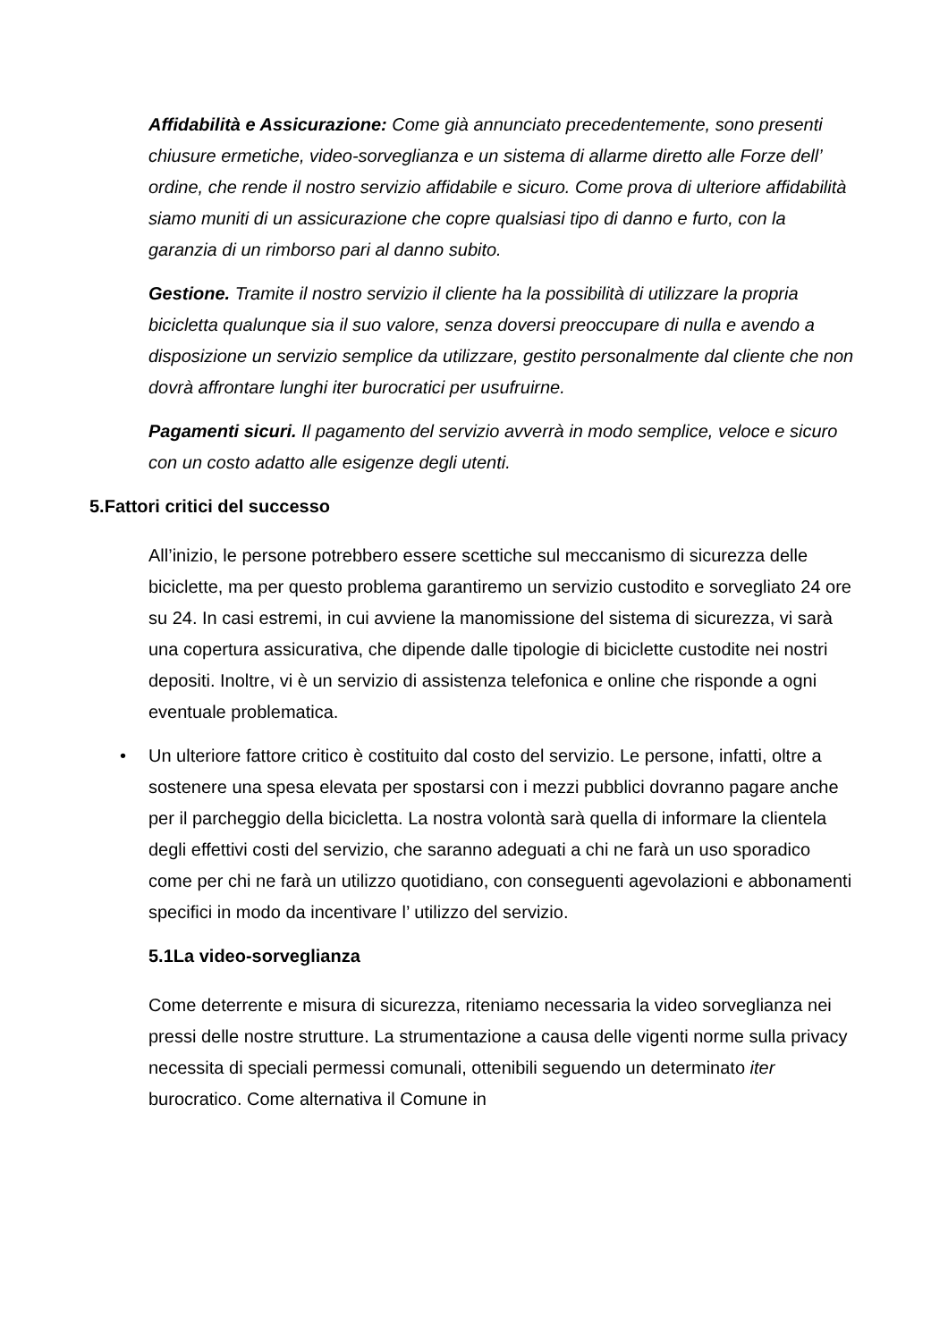Affidabilità e Assicurazione: Come già annunciato precedentemente, sono presenti chiusure ermetiche, video-sorveglianza e un sistema di allarme diretto alle Forze dell’ ordine, che rende il nostro servizio affidabile e sicuro. Come prova di ulteriore affidabilità siamo muniti di un assicurazione che copre qualsiasi tipo di danno e furto, con la garanzia di un rimborso pari al danno subito.
Gestione. Tramite il nostro servizio il cliente ha la possibilità di utilizzare la propria bicicletta qualunque sia il suo valore, senza doversi preoccupare di nulla e avendo a disposizione un servizio semplice da utilizzare, gestito personalmente dal cliente che non dovrà affrontare lunghi iter burocratici per usufruirne.
Pagamenti sicuri. Il pagamento del servizio avverrà in modo semplice, veloce e sicuro con un costo adatto alle esigenze degli utenti.
5.Fattori critici del successo
All’inizio, le persone potrebbero essere scettiche sul meccanismo di sicurezza delle biciclette, ma per questo problema garantiremo un servizio custodito e sorvegliato 24 ore su 24. In casi estremi, in cui avviene la manomissione del sistema di sicurezza, vi sarà una copertura assicurativa, che dipende dalle tipologie di biciclette custodite nei nostri depositi. Inoltre, vi è un servizio di assistenza telefonica e online che risponde a ogni eventuale problematica.
• Un ulteriore fattore critico è costituito dal costo del servizio. Le persone, infatti, oltre a sostenere una spesa elevata per spostarsi con i mezzi pubblici dovranno pagare anche per il parcheggio della bicicletta. La nostra volontà sarà quella di informare la clientela degli effettivi costi del servizio, che saranno adeguati a chi ne farà un uso sporadico come per chi ne farà un utilizzo quotidiano, con conseguenti agevolazioni e abbonamenti specifici in modo da incentivare l’ utilizzo del servizio.
5.1La video-sorveglianza
Come deterrente e misura di sicurezza, riteniamo necessaria la video sorveglianza nei pressi delle nostre strutture. La strumentazione a causa delle vigenti norme sulla privacy necessita di speciali permessi comunali, ottenibili seguendo un determinato iter burocratico. Come alternativa il Comune in